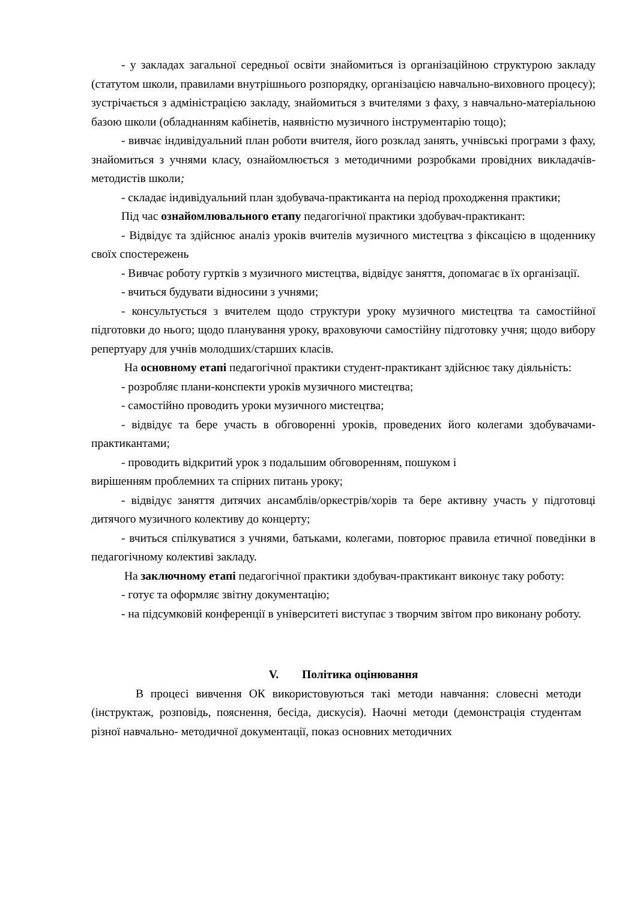- у закладах загальної середньої освіти знайомиться із організаційною структурою закладу (статутом школи, правилами внутрішнього розпорядку, організацією навчально-виховного процесу); зустрічається з адміністрацією закладу, знайомиться з вчителями з фаху, з навчально-матеріальною базою школи (обладнанням кабінетів, наявністю музичного інструментарію тощо);
- вивчає індивідуальний план роботи вчителя, його розклад занять, учнівські програми з фаху, знайомиться з учнями класу, ознайомлюється з методичними розробками провідних викладачів-методистів школи;
- складає індивідуальний план здобувача-практиканта на період проходження практики;
Під час ознайомлювального етапу педагогічної практики здобувач-практикант:
- Відвідує та здійснює аналіз уроків вчителів музичного мистецтва з фіксацією в щоденнику своїх спостережень
- Вивчає роботу гуртків з музичного мистецтва, відвідує заняття, допомагає в їх організації.
- вчиться будувати відносини з учнями;
- консультується з вчителем щодо структури уроку музичного мистецтва та самостійної підготовки до нього; щодо планування уроку, враховуючи самостійну підготовку учня; щодо вибору репертуару для учнів молодших/старших класів.
На основному етапі педагогічної практики студент-практикант здійснює таку діяльність:
- розробляє плани-конспекти уроків музичного мистецтва;
- самостійно проводить уроки музичного мистецтва;
- відвідує та бере участь в обговоренні уроків, проведених його колегами здобувачами-практикантами;
- проводить відкритий урок з подальшим обговоренням, пошуком і
вирішенням проблемних та спірних питань уроку;
- відвідує заняття дитячих ансамблів/оркестрів/хорів та бере активну участь у підготовці дитячого музичного колективу до концерту;
- вчиться спілкуватися з учнями, батьками, колегами, повторює правила етичної поведінки в педагогічному колективі закладу.
На заключному етапі педагогічної практики здобувач-практикант виконує таку роботу:
- готує та оформляє звітну документацію;
- на підсумковій конференції в університеті виступає з творчим звітом про виконану роботу.
V. Політика оцінювання
В процесі вивчення ОК використовуються такі методи навчання: словесні методи (інструктаж, розповідь, пояснення, бесіда, дискусія). Наочні методи (демонстрація студентам різної навчально- методичної документації, показ основних методичних